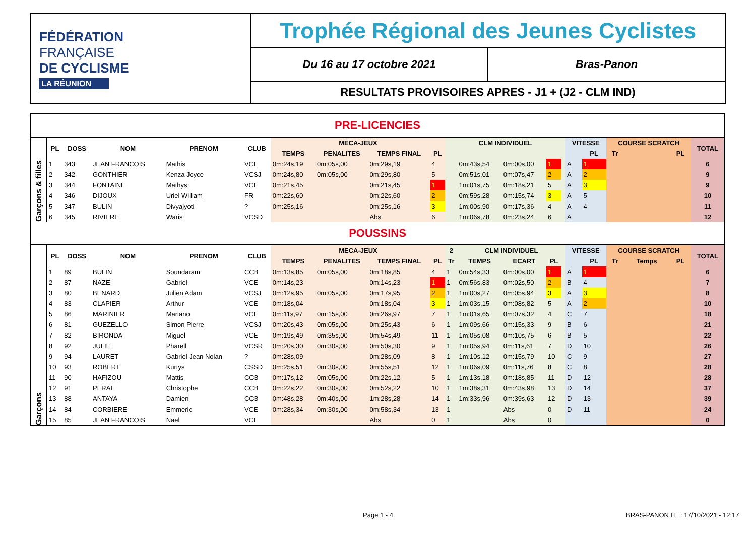FÉDÉRATION
FRANÇAISE
DE CYCLISME
LA RÉUNION
Trophée Régional des Jeunes Cyclistes
Du 16 au 17 octobre 2021 Bras-Panon
RESULTATS PROVISOIRES APRES - J1 + (J2 - CLM IND)
| PRE-LICENCIES | | | | | | | | | | | | | | | | | | | | |
| Garçons & filles | PL | DOSS | NOM | PRENOM | CLUB | MECA-JEUX | | | | CLM INDIVIDUEL | | | | | VITESSE | | COURSE SCRATCH | | | TOTAL |
| | | | | | | TEMPS | PENALITES | TEMPS FINAL | PL | | | | | | | PL | Tr | | PL | |
| | 1 | 343 | JEAN FRANCOIS | Mathis | VCE | 0m:24s,19 | 0m:05s,00 | 0m:29s,19 | 4 | | 0m:43s,54 | 0m:00s,00 | 1 | | A | 1 | | | | 6 |
| | 2 | 342 | GONTHIER | Kenza Joyce | VCSJ | 0m:24s,80 | 0m:05s,00 | 0m:29s,80 | 5 | | 0m:51s,01 | 0m:07s,47 | 2 | | A | 2 | | | | 9 |
| | 3 | 344 | FONTAINE | Mathys | VCE | 0m:21s,45 | | 0m:21s,45 | 1 | | 1m:01s,75 | 0m:18s,21 | 5 | | A | 3 | | | | 9 |
| | 4 | 346 | DIJOUX | Uriel William | FR | 0m:22s,60 | | 0m:22s,60 | 2 | | 0m:59s,28 | 0m:15s,74 | 3 | | A | 5 | | | | 10 |
| | 5 | 347 | BULIN | Divyajyoti | ? | 0m:25s,16 | | 0m:25s,16 | 3 | | 1m:00s,90 | 0m:17s,36 | 4 | | A | 4 | | | | 11 |
| | 6 | 345 | RIVIERE | Waris | VCSD | | | Abs | 6 | | 1m:06s,78 | 0m:23s,24 | 6 | | A | | | | | 12 |
| POUSSINS | | | | | | | | | | | | | | | | | | | | |
| Garçons | PL | DOSS | NOM | PRENOM | CLUB | MECA-JEUX | | | | 2 | CLM INDIVIDUEL | | | | VITESSE | | COURSE SCRATCH | | | TOTAL |
| | | | | | | TEMPS | PENALITES | TEMPS FINAL | PL | Tr | TEMPS | ECART | PL | | | PL | Tr | Temps | PL | |
| | 1 | 89 | BULIN | Soundaram | CCB | 0m:13s,85 | 0m:05s,00 | 0m:18s,85 | 4 | 1 | 0m:54s,33 | 0m:00s,00 | 1 | | A | 1 | | | | 6 |
| | 2 | 87 | NAZE | Gabriel | VCE | 0m:14s,23 | | 0m:14s,23 | 1 | 1 | 0m:56s,83 | 0m:02s,50 | 2 | | B | 4 | | | | 7 |
| | 3 | 80 | BENARD | Julien Adam | VCSJ | 0m:12s,95 | 0m:05s,00 | 0m:17s,95 | 2 | 1 | 1m:00s,27 | 0m:05s,94 | 3 | | A | 3 | | | | 8 |
| | 4 | 83 | CLAPIER | Arthur | VCE | 0m:18s,04 | | 0m:18s,04 | 3 | 1 | 1m:03s,15 | 0m:08s,82 | 5 | | A | 2 | | | | 10 |
| | 5 | 86 | MARINIER | Mariano | VCE | 0m:11s,97 | 0m:15s,00 | 0m:26s,97 | 7 | 1 | 1m:01s,65 | 0m:07s,32 | 4 | | C | 7 | | | | 18 |
| | 6 | 81 | GUEZELLO | Simon Pierre | VCSJ | 0m:20s,43 | 0m:05s,00 | 0m:25s,43 | 6 | 1 | 1m:09s,66 | 0m:15s,33 | 9 | | B | 6 | | | | 21 |
| | 7 | 82 | BIRONDA | Miguel | VCE | 0m:19s,49 | 0m:35s,00 | 0m:54s,49 | 11 | 1 | 1m:05s,08 | 0m:10s,75 | 6 | | B | 5 | | | | 22 |
| | 8 | 92 | JULIE | Pharell | VCSR | 0m:20s,30 | 0m:30s,00 | 0m:50s,30 | 9 | 1 | 1m:05s,94 | 0m:11s,61 | 7 | | D | 10 | | | | 26 |
| | 9 | 94 | LAURET | Gabriel Jean Nolan | ? | 0m:28s,09 | | 0m:28s,09 | 8 | 1 | 1m:10s,12 | 0m:15s,79 | 10 | | C | 9 | | | | 27 |
| | 10 | 93 | ROBERT | Kurtys | CSSD | 0m:25s,51 | 0m:30s,00 | 0m:55s,51 | 12 | 1 | 1m:06s,09 | 0m:11s,76 | 8 | | C | 8 | | | | 28 |
| | 11 | 90 | HAFIZOU | Mattis | CCB | 0m:17s,12 | 0m:05s,00 | 0m:22s,12 | 5 | 1 | 1m:13s,18 | 0m:18s,85 | 11 | | D | 12 | | | | 28 |
| | 12 | 91 | PERAL | Christophe | CCB | 0m:22s,22 | 0m:30s,00 | 0m:52s,22 | 10 | 1 | 1m:38s,31 | 0m:43s,98 | 13 | | D | 14 | | | | 37 |
| | 13 | 88 | ANTAYA | Damien | CCB | 0m:48s,28 | 0m:40s,00 | 1m:28s,28 | 14 | 1 | 1m:33s,96 | 0m:39s,63 | 12 | | D | 13 | | | | 39 |
| | 14 | 84 | CORBIERE | Emmeric | VCE | 0m:28s,34 | 0m:30s,00 | 0m:58s,34 | 13 | 1 | | Abs | 0 | | D | 11 | | | | 24 |
| | 15 | 85 | JEAN FRANCOIS | Nael | VCE | | | Abs | 0 | 1 | | Abs | 0 | | | | | | | 0 |
Page 1 - 4
BRAS-PANON LE : 17/10/2021 - 12:17